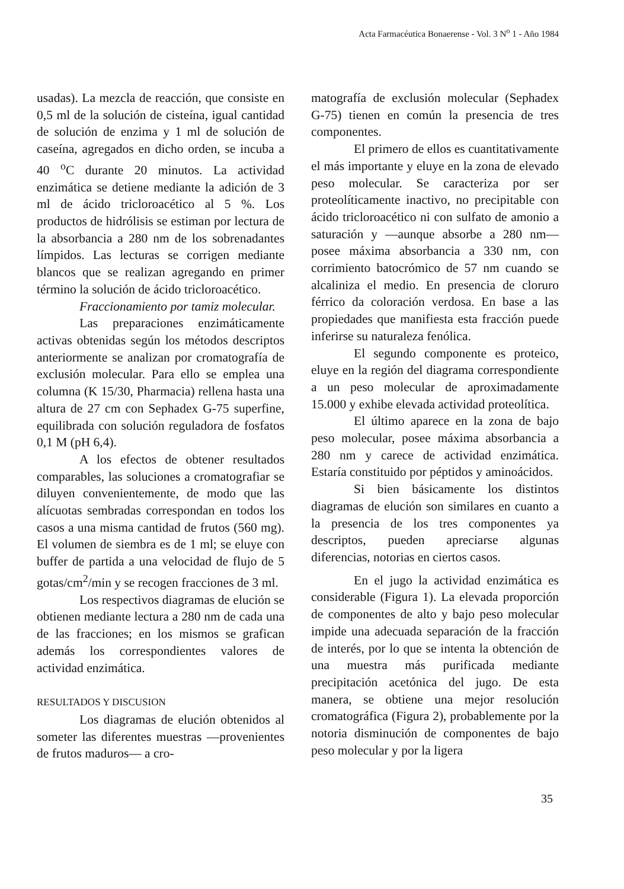Acta Farmacéutica Bonaerense - Vol. 3 N<sup>o</sup> 1 - Año 1984
usadas). La mezcla de reacción, que consiste en 0,5 ml de la solución de cisteína, igual cantidad de solución de enzima y 1 ml de solución de caseína, agregados en dicho orden, se incuba a 40 <sup>o</sup>C durante 20 minutos. La actividad enzimática se detiene mediante la adición de 3 ml de ácido tricloroacético al 5 %. Los productos de hidrólisis se estiman por lectura de la absorbancia a 280 nm de los sobrenadantes límpidos. Las lecturas se corrigen mediante blancos que se realizan agregando en primer término la solución de ácido tricloroacético.
Fraccionamiento por tamiz molecular.
Las preparaciones enzimáticamente activas obtenidas según los métodos descriptos anteriormente se analizan por cromatografía de exclusión molecular. Para ello se emplea una columna (K 15/30, Pharmacia) rellena hasta una altura de 27 cm con Sephadex G-75 superfine, equilibrada con solución reguladora de fosfatos 0,1 M (pH 6,4).
A los efectos de obtener resultados comparables, las soluciones a cromatografiar se diluyen convenientemente, de modo que las alícuotas sembradas correspondan en todos los casos a una misma cantidad de frutos (560 mg). El volumen de siembra es de 1 ml; se eluye con buffer de partida a una velocidad de flujo de 5 gotas/cm<sup>2</sup>/min y se recogen fracciones de 3 ml.
Los respectivos diagramas de elución se obtienen mediante lectura a 280 nm de cada una de las fracciones; en los mismos se grafican además los correspondientes valores de actividad enzimática.
RESULTADOS Y DISCUSION
Los diagramas de elución obtenidos al someter las diferentes muestras —provenientes de frutos maduros— a cro-
matografía de exclusión molecular (Sephadex G-75) tienen en común la presencia de tres componentes.
El primero de ellos es cuantitativamente el más importante y eluye en la zona de elevado peso molecular. Se caracteriza por ser proteolíticamente inactivo, no precipitable con ácido tricloroacético ni con sulfato de amonio a saturación y —aunque absorbe a 280 nm— posee máxima absorbancia a 330 nm, con corrimiento batocrómico de 57 nm cuando se alcaliniza el medio. En presencia de cloruro férrico da coloración verdosa. En base a las propiedades que manifiesta esta fracción puede inferirse su naturaleza fenólica.
El segundo componente es proteico, eluye en la región del diagrama correspondiente a un peso molecular de aproximadamente 15.000 y exhibe elevada actividad proteolítica.
El último aparece en la zona de bajo peso molecular, posee máxima absorbancia a 280 nm y carece de actividad enzimática. Estaría constituido por péptidos y aminoácidos.
Si bien básicamente los distintos diagramas de elución son similares en cuanto a la presencia de los tres componentes ya descriptos, pueden apreciarse algunas diferencias, notorias en ciertos casos.
En el jugo la actividad enzimática es considerable (Figura 1). La elevada proporción de componentes de alto y bajo peso molecular impide una adecuada separación de la fracción de interés, por lo que se intenta la obtención de una muestra más purificada mediante precipitación acetónica del jugo. De esta manera, se obtiene una mejor resolución cromatográfica (Figura 2), probablemente por la notoria disminución de componentes de bajo peso molecular y por la ligera
35